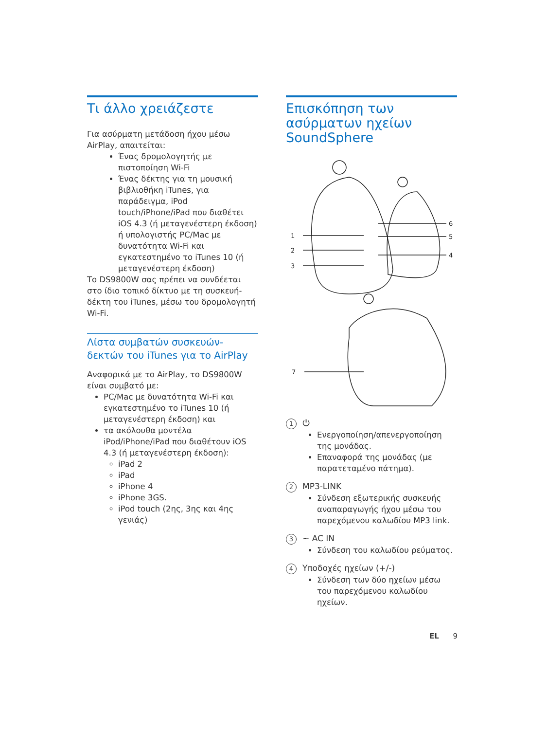Τι άλλο χρειάζεστε
Για ασύρματη μετάδοση ήχου μέσω AirPlay, απαιτείται:
Ένας δρομολογητής με πιστοποίηση Wi-Fi
Ένας δέκτης για τη μουσική βιβλιοθήκη iTunes, για παράδειγμα, iPod touch/iPhone/iPad που διαθέτει iOS 4.3 (ή μεταγενέστερη έκδοση) ή υπολογιστής PC/Mac με δυνατότητα Wi-Fi και εγκατεστημένο το iTunes 10 (ή μεταγενέστερη έκδοση)
Το DS9800W σας πρέπει να συνδέεται στο ίδιο τοπικό δίκτυο με τη συσκευή-δέκτη του iTunes, μέσω του δρομολογητή Wi-Fi.
Λίστα συμβατών συσκευών-δεκτών του iTunes για το AirPlay
Αναφορικά με το AirPlay, το DS9800W είναι συμβατό με:
PC/Mac με δυνατότητα Wi-Fi και εγκατεστημένο το iTunes 10 (ή μεταγενέστερη έκδοση) και
τα ακόλουθα μοντέλα iPod/iPhone/iPad που διαθέτουν iOS 4.3 (ή μεταγενέστερη έκδοση):
iPad 2
iPad
iPhone 4
iPhone 3GS.
iPod touch (2ης, 3ης και 4ης γενιάς)
Επισκόπηση των ασύρματων ηχείων SoundSphere
1
2
3
6
5
4
7
1 ⏻
Ενεργοποίηση/απενεργοποίηση της μονάδας.
Επαναφορά της μονάδας (με παρατεταμένο πάτημα).
2 MP3-LINK
Σύνδεση εξωτερικής συσκευής αναπαραγωγής ήχου μέσω του παρεχόμενου καλωδίου MP3 link.
3 ~ AC IN
Σύνδεση του καλωδίου ρεύματος.
4 Υποδοχές ηχείων (+/-)
Σύνδεση των δύο ηχείων μέσω του παρεχόμενου καλωδίου ηχείων.
EL 9